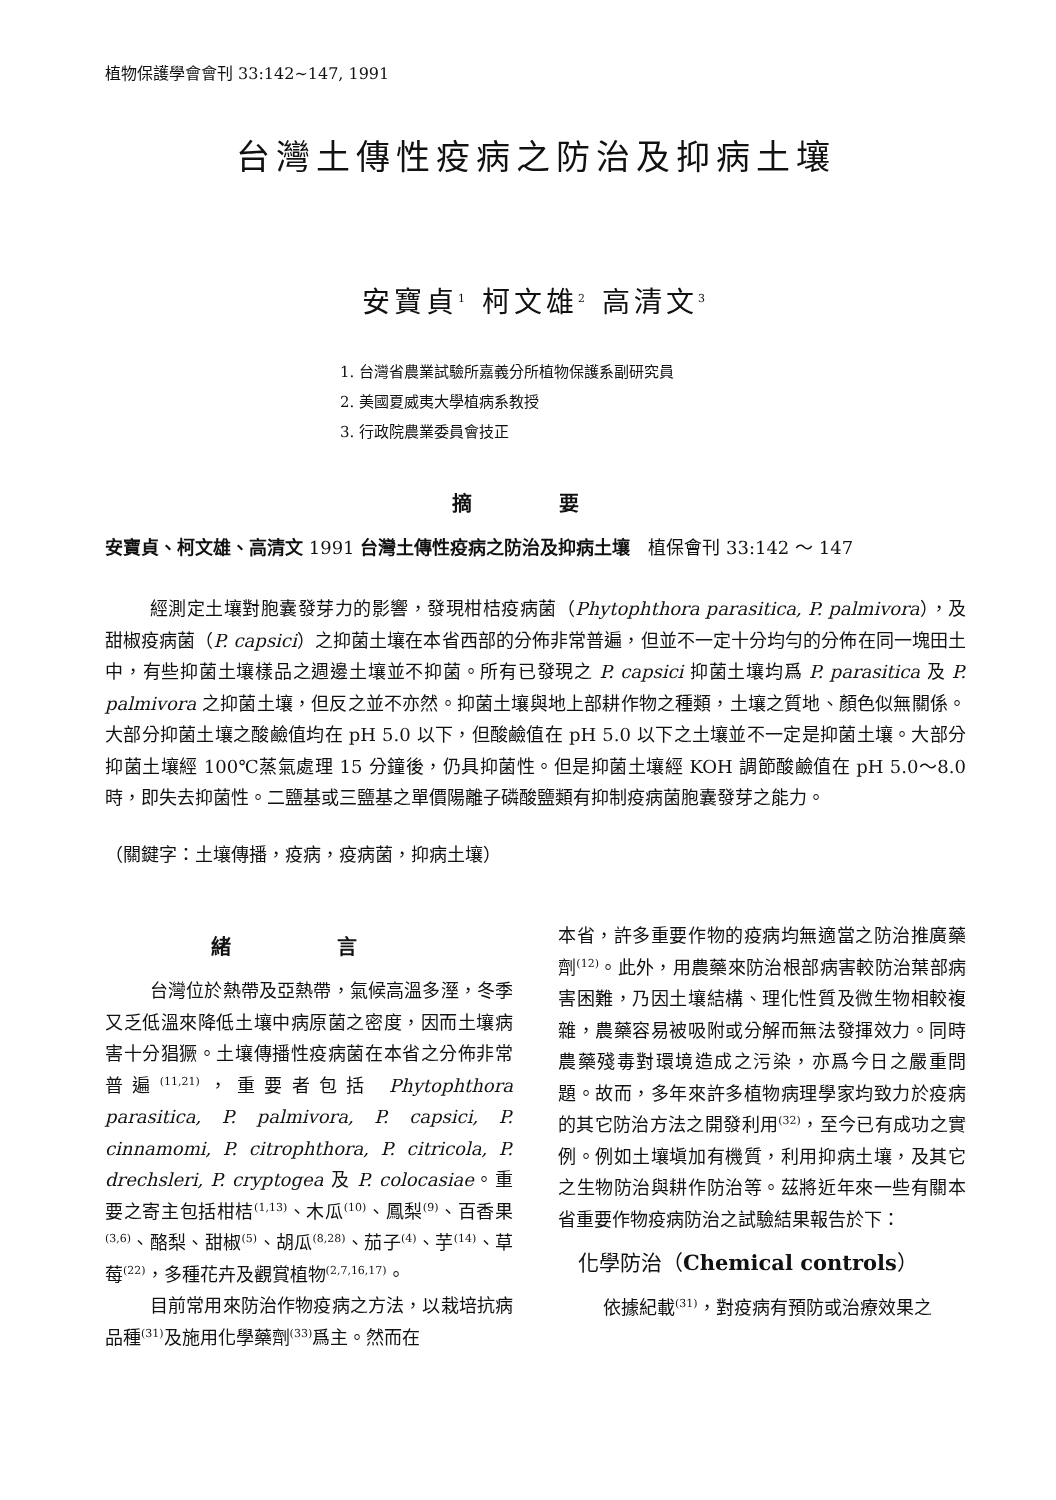植物保護學會會刊 33:142~147, 1991
台灣土傳性疫病之防治及抑病土壤
安寶貞<sup>1</sup> 柯文雄<sup>2</sup> 高清文<sup>3</sup>
1. 台灣省農業試驗所嘉義分所植物保護系副研究員
2. 美國夏威夷大學植病系教授
3. 行政院農業委員會技正
摘 要
安寶貞、柯文雄、高清文 1991 台灣土傳性疫病之防治及抑病土壤　植保會刊 33:142 ～ 147
經測定土壤對胞囊發芽力的影響，發現柑桔疫病菌（Phytophthora parasitica, P. palmivora），及甜椒疫病菌（P. capsici）之抑菌土壤在本省西部的分佈非常普遍，但並不一定十分均勻的分佈在同一塊田土中，有些抑菌土壤樣品之週邊土壤並不抑菌。所有已發現之 P. capsici 抑菌土壤均爲 P. parasitica 及 P. palmivora 之抑菌土壤，但反之並不亦然。抑菌土壤與地上部耕作物之種類，土壤之質地、顏色似無關係。大部分抑菌土壤之酸鹼值均在 pH 5.0 以下，但酸鹼值在 pH 5.0 以下之土壤並不一定是抑菌土壤。大部分抑菌土壤經 100℃蒸氣處理 15 分鐘後，仍具抑菌性。但是抑菌土壤經 KOH 調節酸鹼值在 pH 5.0～8.0 時，即失去抑菌性。二鹽基或三鹽基之單價陽離子磷酸鹽類有抑制疫病菌胞囊發芽之能力。
（關鍵字：土壤傳播，疫病，疫病菌，抑病土壤）
緒 言
台灣位於熱帶及亞熱帶，氣候高溫多溼，冬季又乏低溫來降低土壤中病原菌之密度，因而土壤病害十分猖獗。土壤傳播性疫病菌在本省之分佈非常普遍<sup>(11,21)</sup>，重要者包括 Phytophthora parasitica, P. palmivora, P. capsici, P. cinnamomi, P. citrophthora, P. citricola, P. drechsleri, P. cryptogea 及 P. colocasiae。重要之寄主包括柑桔<sup>(1,13)</sup>、木瓜<sup>(10)</sup>、鳳梨<sup>(9)</sup>、百香果<sup>(3,6)</sup>、酪梨、甜椒<sup>(5)</sup>、胡瓜<sup>(8,28)</sup>、茄子<sup>(4)</sup>、芋<sup>(14)</sup>、草莓<sup>(22)</sup>，多種花卉及觀賞植物<sup>(2,7,16,17)</sup>。
目前常用來防治作物疫病之方法，以栽培抗病品種<sup>(31)</sup>及施用化學藥劑<sup>(33)</sup>爲主。然而在
本省，許多重要作物的疫病均無適當之防治推廣藥劑<sup>(12)</sup>。此外，用農藥來防治根部病害較防治葉部病害困難，乃因土壤結構、理化性質及微生物相較複雜，農藥容易被吸附或分解而無法發揮效力。同時農藥殘毒對環境造成之污染，亦爲今日之嚴重問題。故而，多年來許多植物病理學家均致力於疫病的其它防治方法之開發利用<sup>(32)</sup>，至今已有成功之實例。例如土壤塡加有機質，利用抑病土壤，及其它之生物防治與耕作防治等。茲將近年來一些有關本省重要作物疫病防治之試驗結果報告於下：
化學防治（Chemical controls）
依據紀載<sup>(31)</sup>，對疫病有預防或治療效果之